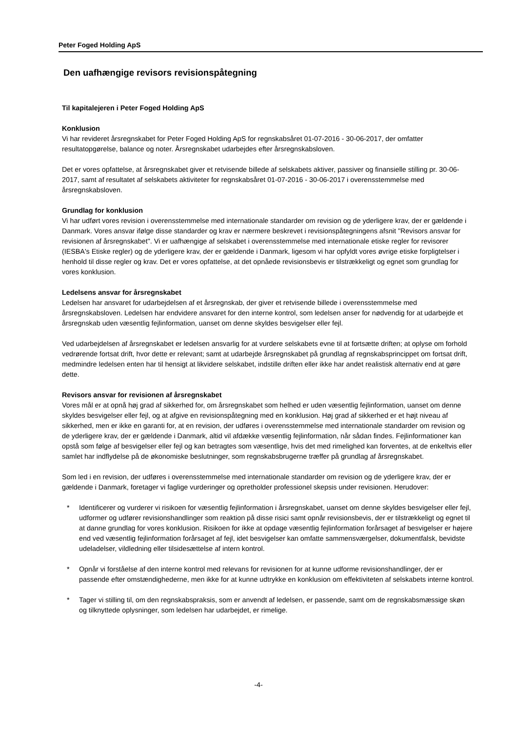Peter Foged Holding ApS
Den uafhængige revisors revisionspåtegning
Til kapitalejeren i Peter Foged Holding ApS
Konklusion
Vi har revideret årsregnskabet for Peter Foged Holding ApS for regnskabsåret 01-07-2016 - 30-06-2017, der omfatter resultatopgørelse, balance og noter. Årsregnskabet udarbejdes efter årsregnskabsloven.
Det er vores opfattelse, at årsregnskabet giver et retvisende billede af selskabets aktiver, passiver og finansielle stilling pr. 30-06-2017, samt af resultatet af selskabets aktiviteter for regnskabsåret 01-07-2016 - 30-06-2017 i overensstemmelse med årsregnskabsloven.
Grundlag for konklusion
Vi har udført vores revision i overensstemmelse med internationale standarder om revision og de yderligere krav, der er gældende i Danmark. Vores ansvar ifølge disse standarder og krav er nærmere beskrevet i revisionspåtegningens afsnit "Revisors ansvar for revisionen af årsregnskabet". Vi er uafhængige af selskabet i overensstemmelse med internationale etiske regler for revisorer (IESBA's Etiske regler) og de yderligere krav, der er gældende i Danmark, ligesom vi har opfyldt vores øvrige etiske forpligtelser i henhold til disse regler og krav. Det er vores opfattelse, at det opnåede revisionsbevis er tilstrækkeligt og egnet som grundlag for vores konklusion.
Ledelsens ansvar for årsregnskabet
Ledelsen har ansvaret for udarbejdelsen af et årsregnskab, der giver et retvisende billede i overensstemmelse med årsregnskabsloven. Ledelsen har endvidere ansvaret for den interne kontrol, som ledelsen anser for nødvendig for at udarbejde et årsregnskab uden væsentlig fejlinformation, uanset om denne skyldes besvigelser eller fejl.
Ved udarbejdelsen af årsregnskabet er ledelsen ansvarlig for at vurdere selskabets evne til at fortsætte driften; at oplyse om forhold vedrørende fortsat drift, hvor dette er relevant; samt at udarbejde årsregnskabet på grundlag af regnskabsprincippet om fortsat drift, medmindre ledelsen enten har til hensigt at likvidere selskabet, indstille driften eller ikke har andet realistisk alternativ end at gøre dette.
Revisors ansvar for revisionen af årsregnskabet
Vores mål er at opnå høj grad af sikkerhed for, om årsregnskabet som helhed er uden væsentlig fejlinformation, uanset om denne skyldes besvigelser eller fejl, og at afgive en revisionspåtegning med en konklusion. Høj grad af sikkerhed er et højt niveau af sikkerhed, men er ikke en garanti for, at en revision, der udføres i overensstemmelse med internationale standarder om revision og de yderligere krav, der er gældende i Danmark, altid vil afdække væsentlig fejlinformation, når sådan findes. Fejlinformationer kan opstå som følge af besvigelser eller fejl og kan betragtes som væsentlige, hvis det med rimelighed kan forventes, at de enkeltvis eller samlet har indflydelse på de økonomiske beslutninger, som regnskabsbrugerne træffer på grundlag af årsregnskabet.
Som led i en revision, der udføres i overensstemmelse med internationale standarder om revision og de yderligere krav, der er gældende i Danmark, foretager vi faglige vurderinger og opretholder professionel skepsis under revisionen. Herudover:
* Identificerer og vurderer vi risikoen for væsentlig fejlinformation i årsregnskabet, uanset om denne skyldes besvigelser eller fejl, udformer og udfører revisionshandlinger som reaktion på disse risici samt opnår revisionsbevis, der er tilstrækkeligt og egnet til at danne grundlag for vores konklusion. Risikoen for ikke at opdage væsentlig fejlinformation forårsaget af besvigelser er højere end ved væsentlig fejlinformation forårsaget af fejl, idet besvigelser kan omfatte sammensværgelser, dokumentfalsk, bevidste udeladelser, vildledning eller tilsidesættelse af intern kontrol.
* Opnår vi forståelse af den interne kontrol med relevans for revisionen for at kunne udforme revisionshandlinger, der er passende efter omstændighederne, men ikke for at kunne udtrykke en konklusion om effektiviteten af selskabets interne kontrol.
* Tager vi stilling til, om den regnskabspraksis, som er anvendt af ledelsen, er passende, samt om de regnskabsmæssige skøn og tilknyttede oplysninger, som ledelsen har udarbejdet, er rimelige.
-4-